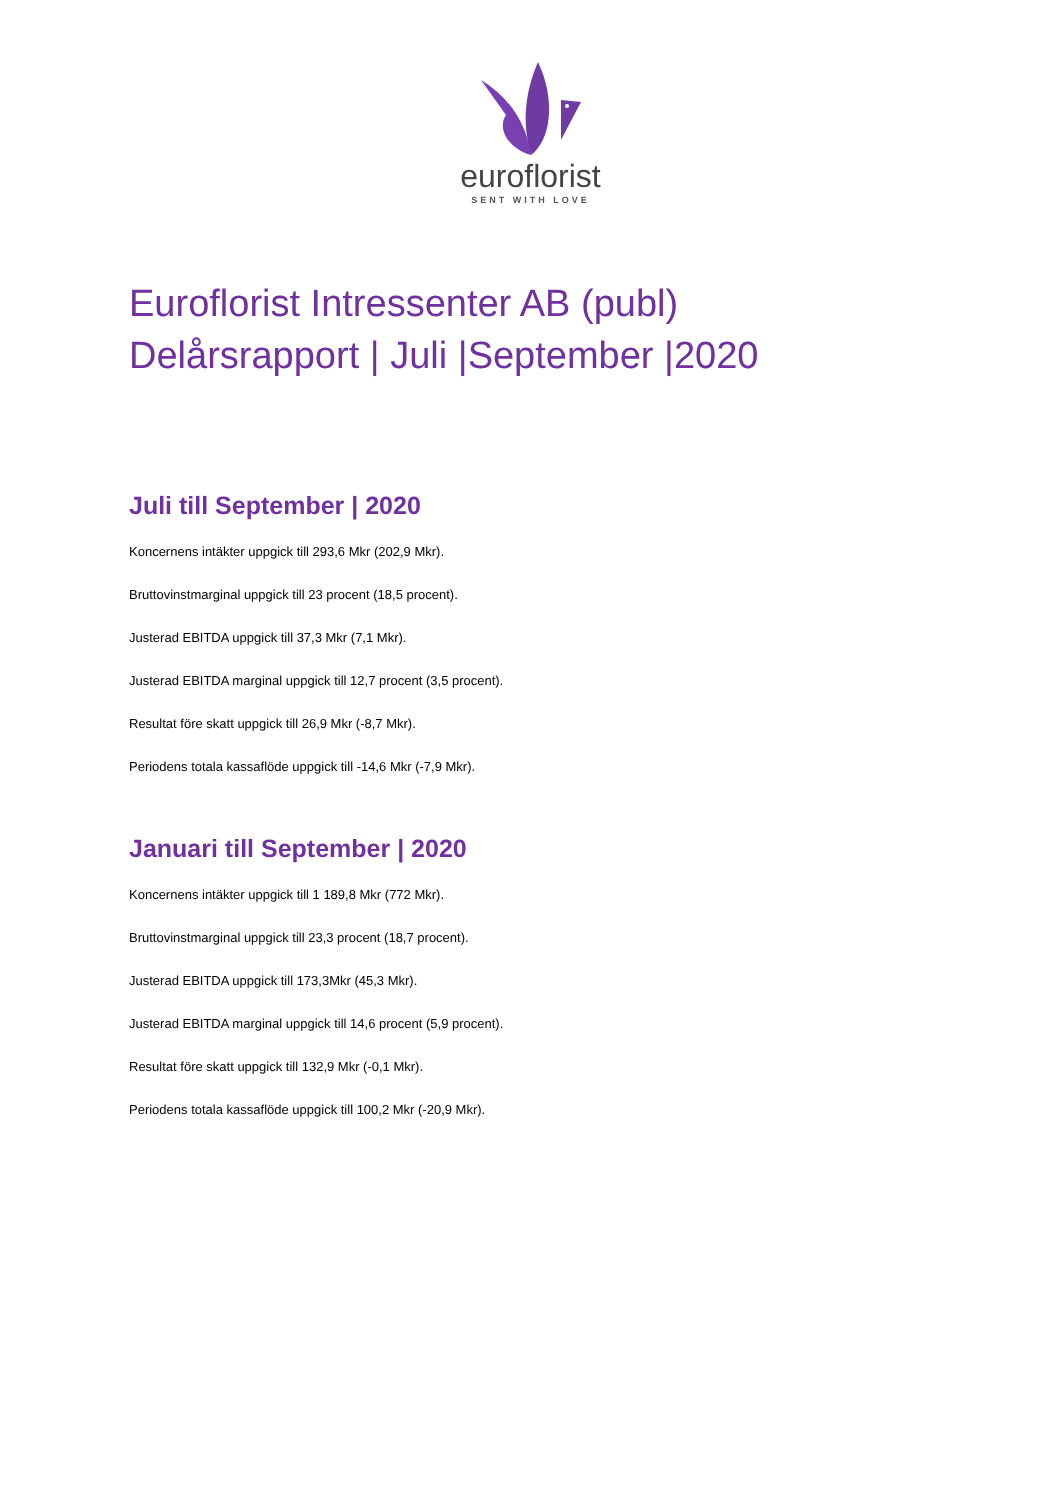euroflorist
SENT WITH LOVE
Euroflorist Intressenter AB (publ)
Delårsrapport | Juli |September |2020
Juli till September | 2020
Koncernens intäkter uppgick till 293,6 Mkr (202,9 Mkr).
Bruttovinstmarginal uppgick till 23 procent (18,5 procent).
Justerad EBITDA uppgick till 37,3 Mkr (7,1 Mkr).
Justerad EBITDA marginal uppgick till 12,7 procent (3,5 procent).
Resultat före skatt uppgick till 26,9 Mkr (-8,7 Mkr).
Periodens totala kassaflöde uppgick till -14,6 Mkr (-7,9 Mkr).
Januari till September | 2020
Koncernens intäkter uppgick till 1 189,8 Mkr (772 Mkr).
Bruttovinstmarginal uppgick till 23,3 procent (18,7 procent).
Justerad EBITDA uppgick till 173,3Mkr (45,3 Mkr).
Justerad EBITDA marginal uppgick till 14,6 procent (5,9 procent).
Resultat före skatt uppgick till 132,9 Mkr (-0,1 Mkr).
Periodens totala kassaflöde uppgick till 100,2 Mkr (-20,9 Mkr).